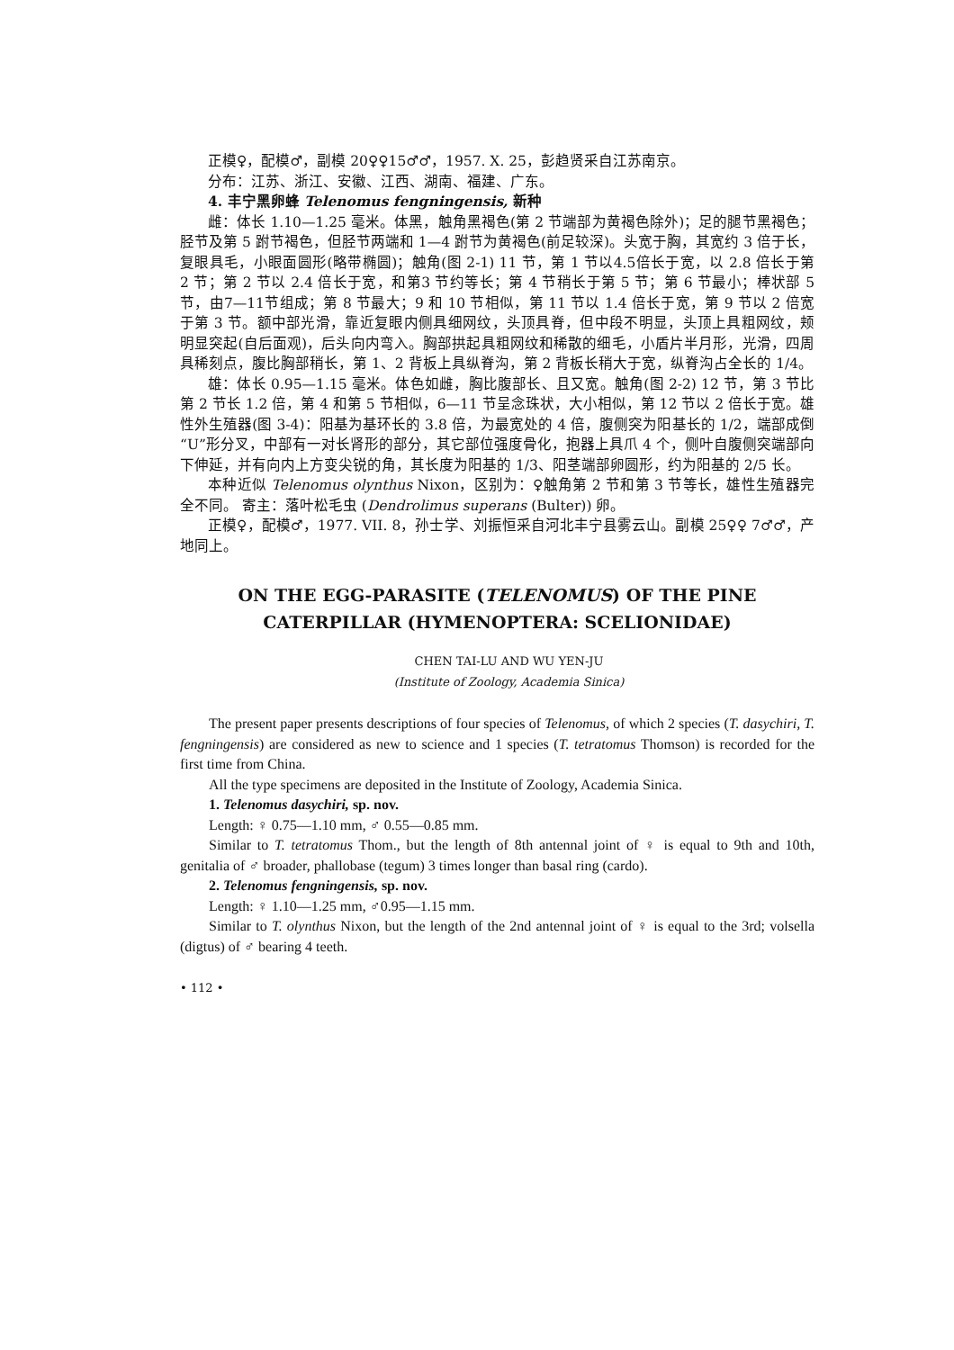正模♀，配模♂，副模 20♀♀15♂♂，1957. X. 25，彭趋贤采自江苏南京。
分布：江苏、浙江、安徽、江西、湖南、福建、广东。
4. 丰宁黑卵蜂 Telenomus fengningensis, 新种
雌：体长 1.10—1.25 毫米。体黑，触角黑褐色(第 2 节端部为黄褐色除外)；足的腿节黑褐色；胫节及第 5 跗节褐色，但胫节两端和 1—4 跗节为黄褐色(前足较深)。头宽于胸，其宽约 3 倍于长，复眼具毛，小眼面圆形(略带椭圆)；触角(图 2-1) 11 节，第 1 节以4.5倍长于宽，以 2.8 倍长于第 2 节；第 2 节以 2.4 倍长于宽，和第3 节约等长；第 4 节稍长于第 5 节；第 6 节最小；棒状部 5 节，由7—11节组成；第 8 节最大；9 和 10 节相似，第 11 节以 1.4 倍长于宽，第 9 节以 2 倍宽于第 3 节。额中部光滑，靠近复眼内侧具细网纹，头顶具脊，但中段不明显，头顶上具粗网纹，颊明显突起(自后面观)，后头向内弯入。胸部拱起具粗网纹和稀散的细毛，小盾片半月形，光滑，四周具稀刻点，腹比胸部稍长，第 1、2 背板上具纵脊沟，第 2 背板长稍大于宽，纵脊沟占全长的 1/4。
雄：体长 0.95—1.15 毫米。体色如雌，胸比腹部长、且又宽。触角(图 2-2) 12 节，第 3 节比第 2 节长 1.2 倍，第 4 和第 5 节相似，6—11 节呈念珠状，大小相似，第 12 节以 2 倍长于宽。雄性外生殖器(图 3-4)：阳基为基环长的 3.8 倍，为最宽处的 4 倍，腹侧突为阳基长的 1/2，端部成倒“U”形分叉，中部有一对长肾形的部分，其它部位强度骨化，抱器上具爪 4 个，侧叶自腹侧突端部向下伸延，并有向内上方变尖锐的角，其长度为阳基的 1/3、阳茎端部卵圆形，约为阳基的 2/5 长。
本种近似 Telenomus olynthus Nixon，区别为：♀触角第 2 节和第 3 节等长，雄性生殖器完全不同。 寄主：落叶松毛虫 (Dendrolimus superans (Bulter)) 卵。
正模♀，配模♂，1977. VII. 8，孙士学、刘振恒采自河北丰宁县雾云山。副模 25♀♀ 7♂♂，产地同上。
ON THE EGG-PARASITE (TELENOMUS) OF THE PINE
CATERPILLAR (HYMENOPTERA: SCELIONIDAE)
CHEN TAI-LU AND WU YEN-JU
(Institute of Zoology, Academia Sinica)
The present paper presents descriptions of four species of Telenomus, of which 2 species (T. dasychiri, T. fengningensis) are considered as new to science and 1 species (T. tetratomus Thomson) is recorded for the first time from China.
All the type specimens are deposited in the Institute of Zoology, Academia Sinica.
1. Telenomus dasychiri, sp. nov.
Length: ♀ 0.75—1.10 mm, ♂ 0.55—0.85 mm.
Similar to T. tetratomus Thom., but the length of 8th antennal joint of ♀ is equal to 9th and 10th, genitalia of ♂ broader, phallobase (tegum) 3 times longer than basal ring (cardo).
2. Telenomus fengningensis, sp. nov.
Length: ♀ 1.10—1.25 mm, ♂0.95—1.15 mm.
Similar to T. olynthus Nixon, but the length of the 2nd antennal joint of ♀ is equal to the 3rd; volsella (digtus) of ♂ bearing 4 teeth.
• 112 •